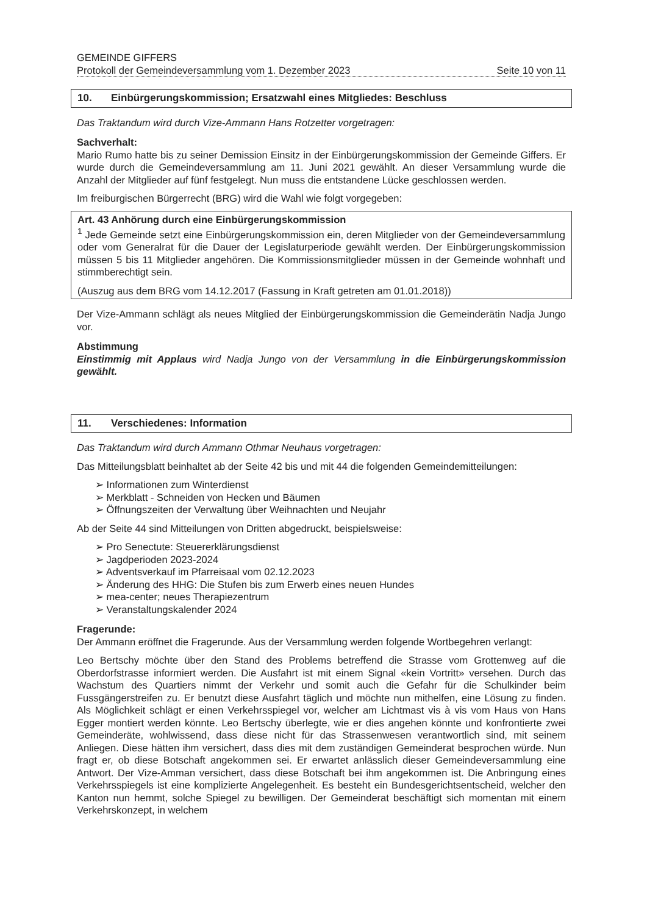GEMEINDE GIFFERS
Protokoll der Gemeindeversammlung vom 1. Dezember 2023 Seite 10 von 11
10. Einbürgerungskommission; Ersatzwahl eines Mitgliedes: Beschluss
Das Traktandum wird durch Vize-Ammann Hans Rotzetter vorgetragen:
Sachverhalt:
Mario Rumo hatte bis zu seiner Demission Einsitz in der Einbürgerungskommission der Gemeinde Giffers. Er wurde durch die Gemeindeversammlung am 11. Juni 2021 gewählt. An dieser Versammlung wurde die Anzahl der Mitglieder auf fünf festgelegt. Nun muss die entstandene Lücke geschlossen werden.
Im freiburgischen Bürgerrecht (BRG) wird die Wahl wie folgt vorgegeben:
Art. 43 Anhörung durch eine Einbürgerungskommission
<sup>1</sup> Jede Gemeinde setzt eine Einbürgerungskommission ein, deren Mitglieder von der Gemeindeversammlung oder vom Generalrat für die Dauer der Legislaturperiode gewählt werden. Der Einbürgerungskommission müssen 5 bis 11 Mitglieder angehören. Die Kommissionsmitglieder müssen in der Gemeinde wohnhaft und stimmberechtigt sein.
(Auszug aus dem BRG vom 14.12.2017 (Fassung in Kraft getreten am 01.01.2018))
Der Vize-Ammann schlägt als neues Mitglied der Einbürgerungskommission die Gemeinderätin Nadja Jungo vor.
Abstimmung
Einstimmig mit Applaus wird Nadja Jungo von der Versammlung in die Einbürgerungskommission gewählt.
11. Verschiedenes: Information
Das Traktandum wird durch Ammann Othmar Neuhaus vorgetragen:
Das Mitteilungsblatt beinhaltet ab der Seite 42 bis und mit 44 die folgenden Gemeindemitteilungen:
Informationen zum Winterdienst
Merkblatt - Schneiden von Hecken und Bäumen
Öffnungszeiten der Verwaltung über Weihnachten und Neujahr
Ab der Seite 44 sind Mitteilungen von Dritten abgedruckt, beispielsweise:
Pro Senectute: Steuererklärungsdienst
Jagdperioden 2023-2024
Adventsverkauf im Pfarreisaal vom 02.12.2023
Änderung des HHG: Die Stufen bis zum Erwerb eines neuen Hundes
mea-center; neues Therapiezentrum
Veranstaltungskalender 2024
Fragerunde:
Der Ammann eröffnet die Fragerunde. Aus der Versammlung werden folgende Wortbegehren verlangt:
Leo Bertschy möchte über den Stand des Problems betreffend die Strasse vom Grottenweg auf die Oberdorfstrasse informiert werden. Die Ausfahrt ist mit einem Signal «kein Vortritt» versehen. Durch das Wachstum des Quartiers nimmt der Verkehr und somit auch die Gefahr für die Schulkinder beim Fussgängerstreifen zu. Er benutzt diese Ausfahrt täglich und möchte nun mithelfen, eine Lösung zu finden. Als Möglichkeit schlägt er einen Verkehrsspiegel vor, welcher am Lichtmast vis à vis vom Haus von Hans Egger montiert werden könnte. Leo Bertschy überlegte, wie er dies angehen könnte und konfrontierte zwei Gemeinderäte, wohlwissend, dass diese nicht für das Strassenwesen verantwortlich sind, mit seinem Anliegen. Diese hätten ihm versichert, dass dies mit dem zuständigen Gemeinderat besprochen würde. Nun fragt er, ob diese Botschaft angekommen sei. Er erwartet anlässlich dieser Gemeindeversammlung eine Antwort. Der Vize-Amman versichert, dass diese Botschaft bei ihm angekommen ist. Die Anbringung eines Verkehrsspiegels ist eine komplizierte Angelegenheit. Es besteht ein Bundesgerichtsentscheid, welcher den Kanton nun hemmt, solche Spiegel zu bewilligen. Der Gemeinderat beschäftigt sich momentan mit einem Verkehrskonzept, in welchem